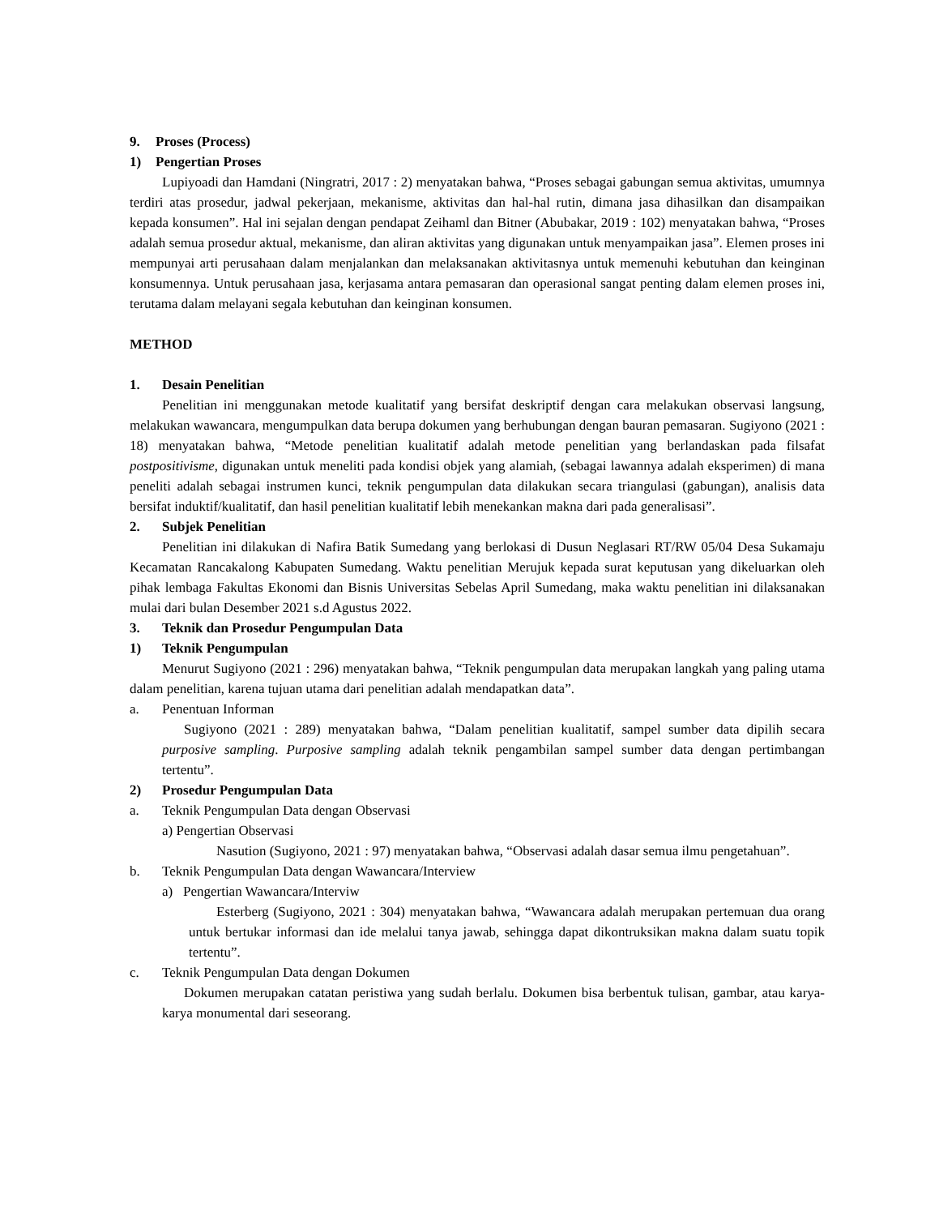9. Proses (Process)
1) Pengertian Proses
Lupiyoadi dan Hamdani (Ningratri, 2017 : 2) menyatakan bahwa, “Proses sebagai gabungan semua aktivitas, umumnya terdiri atas prosedur, jadwal pekerjaan, mekanisme, aktivitas dan hal-hal rutin, dimana jasa dihasilkan dan disampaikan kepada konsumen”. Hal ini sejalan dengan pendapat Zeihaml dan Bitner (Abubakar, 2019 : 102) menyatakan bahwa, “Proses adalah semua prosedur aktual, mekanisme, dan aliran aktivitas yang digunakan untuk menyampaikan jasa”. Elemen proses ini mempunyai arti perusahaan dalam menjalankan dan melaksanakan aktivitasnya untuk memenuhi kebutuhan dan keinginan konsumennya. Untuk perusahaan jasa, kerjasama antara pemasaran dan operasional sangat penting dalam elemen proses ini, terutama dalam melayani segala kebutuhan dan keinginan konsumen.
METHOD
1. Desain Penelitian
Penelitian ini menggunakan metode kualitatif yang bersifat deskriptif dengan cara melakukan observasi langsung, melakukan wawancara, mengumpulkan data berupa dokumen yang berhubungan dengan bauran pemasaran. Sugiyono (2021 : 18) menyatakan bahwa, “Metode penelitian kualitatif adalah metode penelitian yang berlandaskan pada filsafat postpositivisme, digunakan untuk meneliti pada kondisi objek yang alamiah, (sebagai lawannya adalah eksperimen) di mana peneliti adalah sebagai instrumen kunci, teknik pengumpulan data dilakukan secara triangulasi (gabungan), analisis data bersifat induktif/kualitatif, dan hasil penelitian kualitatif lebih menekankan makna dari pada generalisasi”.
2. Subjek Penelitian
Penelitian ini dilakukan di Nafira Batik Sumedang yang berlokasi di Dusun Neglasari RT/RW 05/04 Desa Sukamaju Kecamatan Rancakalong Kabupaten Sumedang. Waktu penelitian Merujuk kepada surat keputusan yang dikeluarkan oleh pihak lembaga Fakultas Ekonomi dan Bisnis Universitas Sebelas April Sumedang, maka waktu penelitian ini dilaksanakan mulai dari bulan Desember 2021 s.d Agustus 2022.
3. Teknik dan Prosedur Pengumpulan Data
1) Teknik Pengumpulan
Menurut Sugiyono (2021 : 296) menyatakan bahwa, “Teknik pengumpulan data merupakan langkah yang paling utama dalam penelitian, karena tujuan utama dari penelitian adalah mendapatkan data”.
a. Penentuan Informan
Sugiyono (2021 : 289) menyatakan bahwa, “Dalam penelitian kualitatif, sampel sumber data dipilih secara purposive sampling. Purposive sampling adalah teknik pengambilan sampel sumber data dengan pertimbangan tertentu”.
2) Prosedur Pengumpulan Data
a. Teknik Pengumpulan Data dengan Observasi
a) Pengertian Observasi
Nasution (Sugiyono, 2021 : 97) menyatakan bahwa, “Observasi adalah dasar semua ilmu pengetahuan”.
b. Teknik Pengumpulan Data dengan Wawancara/Interview
a) Pengertian Wawancara/Interviw
Esterberg (Sugiyono, 2021 : 304) menyatakan bahwa, “Wawancara adalah merupakan pertemuan dua orang untuk bertukar informasi dan ide melalui tanya jawab, sehingga dapat dikontruksikan makna dalam suatu topik tertentu”.
c. Teknik Pengumpulan Data dengan Dokumen
Dokumen merupakan catatan peristiwa yang sudah berlalu. Dokumen bisa berbentuk tulisan, gambar, atau karya-karya monumental dari seseorang.